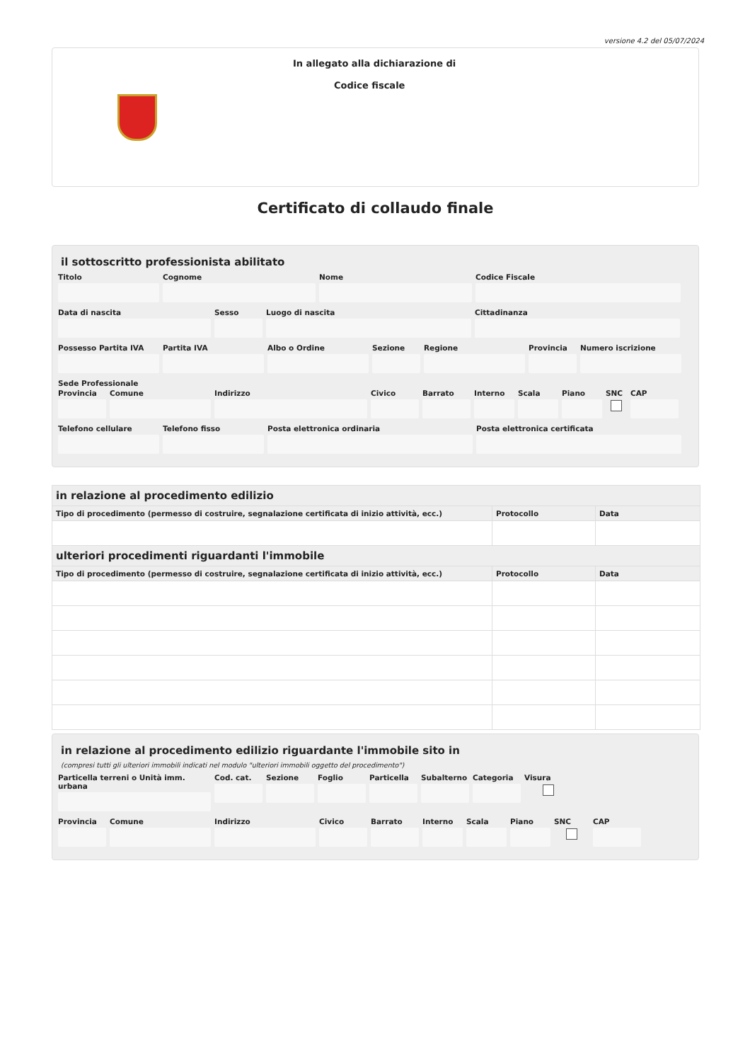versione 4.2 del 05/07/2024
In allegato alla dichiarazione di
Codice fiscale
Certificato di collaudo finale
il sottoscritto professionista abilitato
Titolo Cognome Nome Codice Fiscale
Data di nascita Sesso Luogo di nascita Cittadinanza
Possesso Partita IVA Partita IVA Albo o Ordine Sezione Regione Provincia Numero iscrizione
Sede Professionale
Provincia Comune Indirizzo Civico Barrato Interno Scala Piano SNC CAP
Telefono cellulare Telefono fisso Posta elettronica ordinaria Posta elettronica certificata
| in relazione al procedimento edilizio | | |
| --- | --- | --- |
| Tipo di procedimento (permesso di costruire, segnalazione certificata di inizio attività, ecc.) | Protocollo | Data |
| ulteriori procedimenti riguardanti l'immobile | | |
| Tipo di procedimento (permesso di costruire, segnalazione certificata di inizio attività, ecc.) | Protocollo | Data |
in relazione al procedimento edilizio riguardante l'immobile sito in
(compresi tutti gli ulteriori immobili indicati nel modulo "ulteriori immobili oggetto del procedimento")
Particella terreni o Unità imm. urbana
Cod. cat. Sezione Foglio Particella Subalterno Categoria Visura
Provincia Comune Indirizzo Civico Barrato Interno Scala Piano SNC CAP